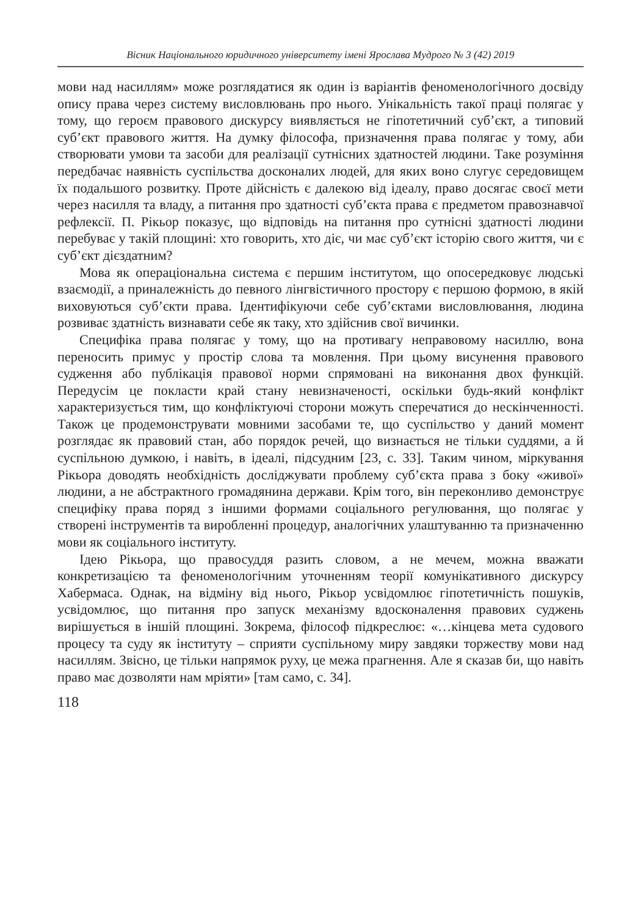Вісник Національного юридичного університету імені Ярослава Мудрого № 3 (42) 2019
мови над насиллям» може розглядатися як один із варіантів феноменологічного досвіду опису права через систему висловлювань про нього. Унікальність такої праці полягає у тому, що героєм правового дискурсу виявляється не гіпотетичний суб’єкт, а типовий суб’єкт правового життя. На думку філософа, призначення права полягає у тому, аби створювати умови та засоби для реалізації сутнісних здатностей людини. Таке розуміння передбачає наявність суспільства досконалих людей, для яких воно слугує середовищем їх подальшого розвитку. Проте дійсність є далекою від ідеалу, право досягає своєї мети через насилля та владу, а питання про здатності суб’єкта права є предметом правознавчої рефлексії. П. Рікьор показує, що відповідь на питання про сутнісні здатності людини перебуває у такій площині: хто говорить, хто діє, чи має суб’єкт історію свого життя, чи є суб’єкт дієздатним?
Мова як операціональна система є першим інститутом, що опосередковує людські взаємодії, а приналежність до певного лінгвістичного простору є першою формою, в якій виховуються суб’єкти права. Ідентифікуючи себе суб’єктами висловлювання, людина розвиває здатність визнавати себе як таку, хто здійснив свої вичинки.
Специфіка права полягає у тому, що на противагу неправовому насиллю, вона переносить примус у простір слова та мовлення. При цьому висунення правового судження або публікація правової норми спрямовані на виконання двох функцій. Передусім це покласти край стану невизначеності, оскільки будь-який конфлікт характеризується тим, що конфліктуючі сторони можуть сперечатися до нескінченності. Також це продемонструвати мовними засобами те, що суспільство у даний момент розглядає як правовий стан, або порядок речей, що визнається не тільки суддями, а й суспільною думкою, і навіть, в ідеалі, підсудним [23, с. 33]. Таким чином, міркування Рікьора доводять необхідність досліджувати проблему суб’єкта права з боку «живої» людини, а не абстрактного громадянина держави. Крім того, він переконливо демонструє специфіку права поряд з іншими формами соціального регулювання, що полягає у створені інструментів та виробленні процедур, аналогічних улаштуванню та призначенню мови як соціального інституту.
Ідею Рікьора, що правосуддя разить словом, а не мечем, можна вважати конкретизацією та феноменологічним уточненням теорії комунікативного дискурсу Хабермаса. Однак, на відміну від нього, Рікьор усвідомлює гіпотетичність пошуків, усвідомлює, що питання про запуск механізму вдосконалення правових суджень вирішується в іншій площині. Зокрема, філософ підкреслює: «…кінцева мета судового процесу та суду як інституту – сприяти суспільному миру завдяки торжеству мови над насиллям. Звісно, це тільки напрямок руху, це межа прагнення. Але я сказав би, що навіть право має дозволяти нам мріяти» [там само, с. 34].
118